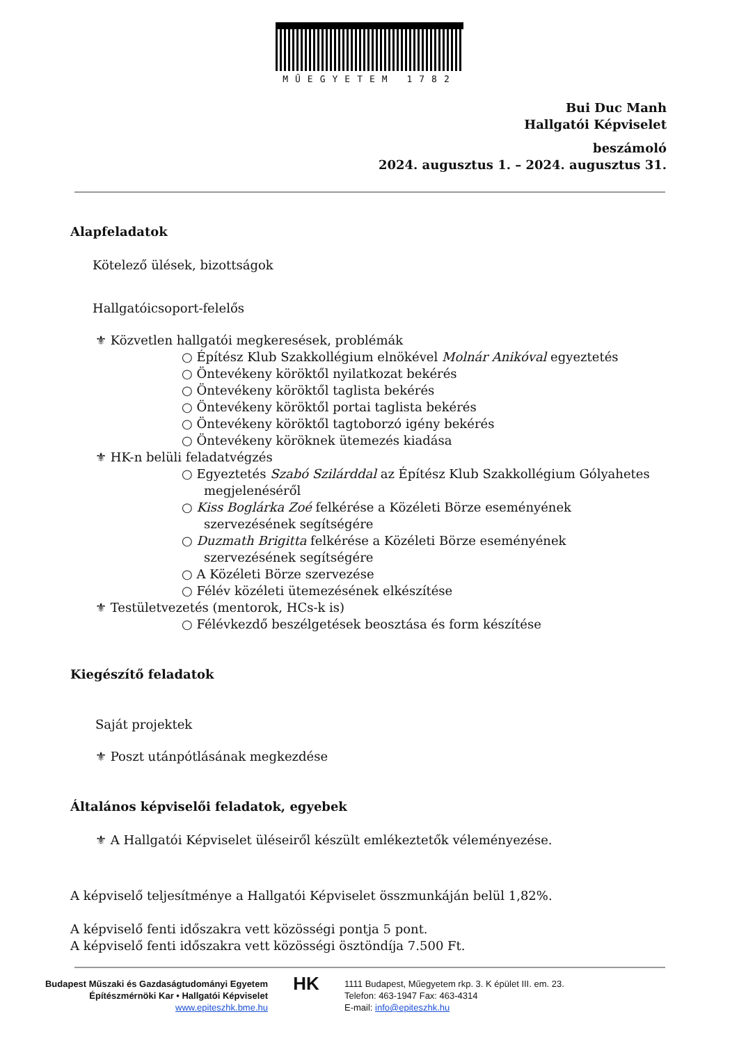MŰEGYETEM 1782
Bui Duc Manh
Hallgatói Képviselet
beszámoló
2024. augusztus 1. – 2024. augusztus 31.
Alapfeladatok
Kötelező ülések, bizottságok
Hallgatóicsoport-felelős
⚜ Közvetlen hallgatói megkeresések, problémák
○ Építész Klub Szakkollégium elnökével Molnár Anikóval egyeztetés
○ Öntevékeny köröktől nyilatkozat bekérés
○ Öntevékeny köröktől taglista bekérés
○ Öntevékeny köröktől portai taglista bekérés
○ Öntevékeny köröktől tagtoborzó igény bekérés
○ Öntevékeny köröknek ütemezés kiadása
⚜ HK-n belüli feladatvégzés
○ Egyeztetés Szabó Szilárddal az Építész Klub Szakkollégium Gólyahetes megjelenéséről
○ Kiss Boglárka Zoé felkérése a Közéleti Börze eseményének szervezésének segítségére
○ Duzmath Brigitta felkérése a Közéleti Börze eseményének szervezésének segítségére
○ A Közéleti Börze szervezése
○ Félév közéleti ütemezésének elkészítése
⚜ Testületvezetés (mentorok, HCs-k is)
○ Félévkezdő beszélgetések beosztása és form készítése
Kiegészítő feladatok
Saját projektek
⚜ Poszt utánpótlásának megkezdése
Általános képviselői feladatok, egyebek
⚜ A Hallgatói Képviselet üléseiről készült emlékeztetők véleményezése.
A képviselő teljesítménye a Hallgatói Képviselet összmunkáján belül 1,82%.
A képviselő fenti időszakra vett közösségi pontja 5 pont.
A képviselő fenti időszakra vett közösségi ösztöndíja 7.500 Ft.
Budapest Műszaki és Gazdaságtudományi Egyetem
Építészmérnöki Kar • Hallgatói Képviselet
www.epiteszhk.bme.hu
HK
1111 Budapest, Műegyetem rkp. 3. K épület III. em. 23.
Telefon: 463-1947 Fax: 463-4314
E-mail: info@epiteszhk.hu